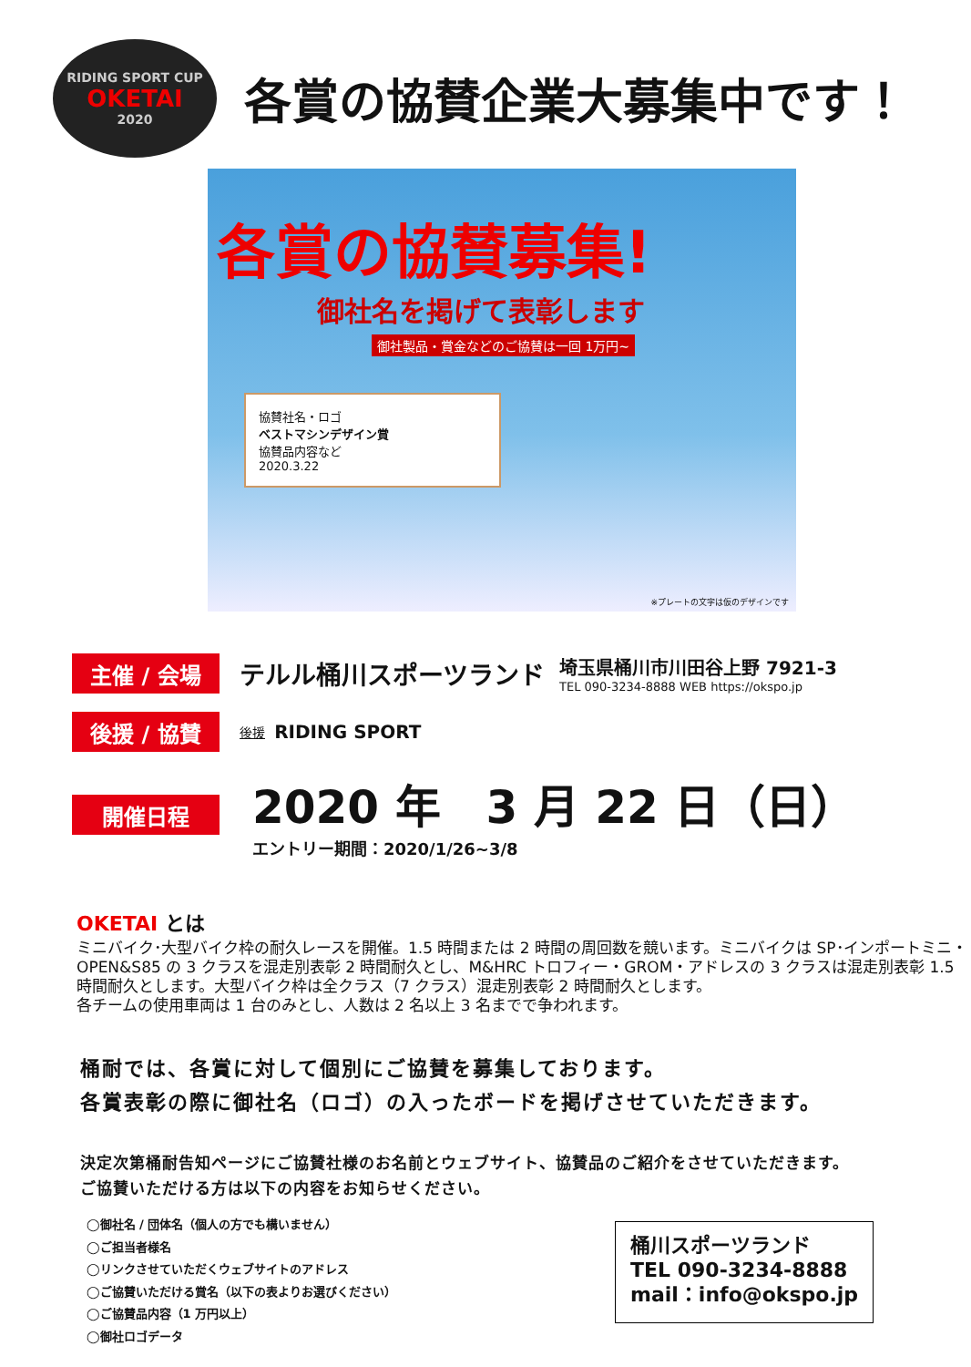RIDING SPORT CUP
OKETAI
2020
各賞の協賛企業大募集中です！
各賞の協賛募集!
御社名を掲げて表彰します
御社製品・賞金などのご協賛は一回 1万円~
協賛社名・ロゴ
ベストマシンデザイン賞
協賛品内容など
2020.3.22
※プレートの文字は仮のデザインです
主催 / 会場
テルル桶川スポーツランド
埼玉県桶川市川田谷上野 7921-3
TEL 090-3234-8888 WEB https://okspo.jp
後援 / 協賛
後援 RIDING SPORT
開催日程
2020 年　3 月 22 日（日）
エントリー期間：2020/1/26~3/8
OKETAI とは
ミニバイク･大型バイク枠の耐久レースを開催。1.5 時間または 2 時間の周回数を競います。ミニバイクは SP･インポートミニ・OPEN&S85 の 3 クラスを混走別表彰 2 時間耐久とし、M&HRC トロフィー・GROM・アドレスの 3 クラスは混走別表彰 1.5 時間耐久とします。大型バイク枠は全クラス（7 クラス）混走別表彰 2 時間耐久とします。
各チームの使用車両は 1 台のみとし、人数は 2 名以上 3 名までで争われます。
桶耐では、各賞に対して個別にご協賛を募集しております。
各賞表彰の際に御社名（ロゴ）の入ったボードを掲げさせていただきます。
決定次第桶耐告知ページにご協賛社様のお名前とウェブサイト、協賛品のご紹介をさせていただきます。
ご協賛いただける方は以下の内容をお知らせください。
◯御社名 / 団体名（個人の方でも構いません）
◯ご担当者様名
◯リンクさせていただくウェブサイトのアドレス
◯ご協賛いただける賞名（以下の表よりお選びください）
◯ご協賛品内容（1 万円以上）
◯御社ロゴデータ
桶川スポーツランド
TEL 090-3234-8888
mail：info@okspo.jp